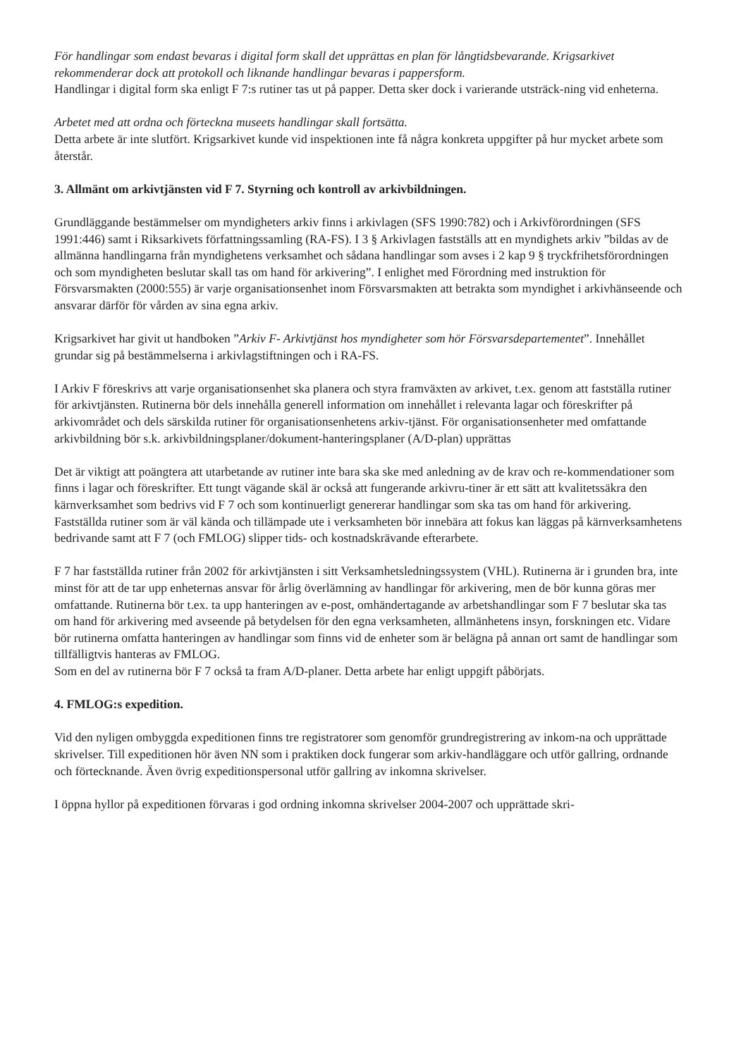För handlingar som endast bevaras i digital form skall det upprättas en plan för långtidsbevarande. Krigsarkivet rekommenderar dock att protokoll och liknande handlingar bevaras i pappersform.
Handlingar i digital form ska enligt F 7:s rutiner tas ut på papper. Detta sker dock i varierande utsträck-ning vid enheterna.
Arbetet med att ordna och förteckna museets handlingar skall fortsätta.
Detta arbete är inte slutfört. Krigsarkivet kunde vid inspektionen inte få några konkreta uppgifter på hur mycket arbete som återstår.
3. Allmänt om arkivtjänsten vid F 7. Styrning och kontroll av arkivbildningen.
Grundläggande bestämmelser om myndigheters arkiv finns i arkivlagen (SFS 1990:782) och i Arkivförordningen (SFS 1991:446) samt i Riksarkivets författningssamling (RA-FS). I 3 § Arkivlagen fastställs att en myndighets arkiv ”bildas av de allmänna handlingarna från myndighetens verksamhet och sådana handlingar som avses i 2 kap 9 § tryckfrihetsförordningen och som myndigheten beslutar skall tas om hand för arkivering”. I enlighet med Förordning med instruktion för Försvarsmakten (2000:555) är varje organisationsenhet inom Försvarsmakten att betrakta som myndighet i arkivhänseende och ansvarar därför för vården av sina egna arkiv.
Krigsarkivet har givit ut handboken ”Arkiv F- Arkivtjänst hos myndigheter som hör Försvarsdepartementet”. Innehållet grundar sig på bestämmelserna i arkivlagstiftningen och i RA-FS.
I Arkiv F föreskrivs att varje organisationsenhet ska planera och styra framväxten av arkivet, t.ex. genom att fastställa rutiner för arkivtjänsten. Rutinerna bör dels innehålla generell information om innehållet i relevanta lagar och föreskrifter på arkivområdet och dels särskilda rutiner för organisationsenhetens arkiv-tjänst. För organisationsenheter med omfattande arkivbildning bör s.k. arkivbildningsplaner/dokument-hanteringsplaner (A/D-plan) upprättas
Det är viktigt att poängtera att utarbetande av rutiner inte bara ska ske med anledning av de krav och re-kommendationer som finns i lagar och föreskrifter. Ett tungt vägande skäl är också att fungerande arkivru-tiner är ett sätt att kvalitetssäkra den kärnverksamhet som bedrivs vid F 7 och som kontinuerligt genererar handlingar som ska tas om hand för arkivering. Fastställda rutiner som är väl kända och tillämpade ute i verksamheten bör innebära att fokus kan läggas på kärnverksamhetens bedrivande samt att F 7 (och FMLOG) slipper tids- och kostnadskrävande efterarbete.
F 7 har fastställda rutiner från 2002 för arkivtjänsten i sitt Verksamhetsledningssystem (VHL). Rutinerna är i grunden bra, inte minst för att de tar upp enheternas ansvar för årlig överlämning av handlingar för arkivering, men de bör kunna göras mer omfattande. Rutinerna bör t.ex. ta upp hanteringen av e-post, omhändertagande av arbetshandlingar som F 7 beslutar ska tas om hand för arkivering med avseende på betydelsen för den egna verksamheten, allmänhetens insyn, forskningen etc. Vidare bör rutinerna omfatta hanteringen av handlingar som finns vid de enheter som är belägna på annan ort samt de handlingar som tillfälligtvis hanteras av FMLOG.
Som en del av rutinerna bör F 7 också ta fram A/D-planer. Detta arbete har enligt uppgift påbörjats.
4. FMLOG:s expedition.
Vid den nyligen ombyggda expeditionen finns tre registratorer som genomför grundregistrering av inkom-na och upprättade skrivelser. Till expeditionen hör även NN som i praktiken dock fungerar som arkiv-handläggare och utför gallring, ordnande och förtecknande. Även övrig expeditionspersonal utför gallring av inkomna skrivelser.
I öppna hyllor på expeditionen förvaras i god ordning inkomna skrivelser 2004-2007 och upprättade skri-